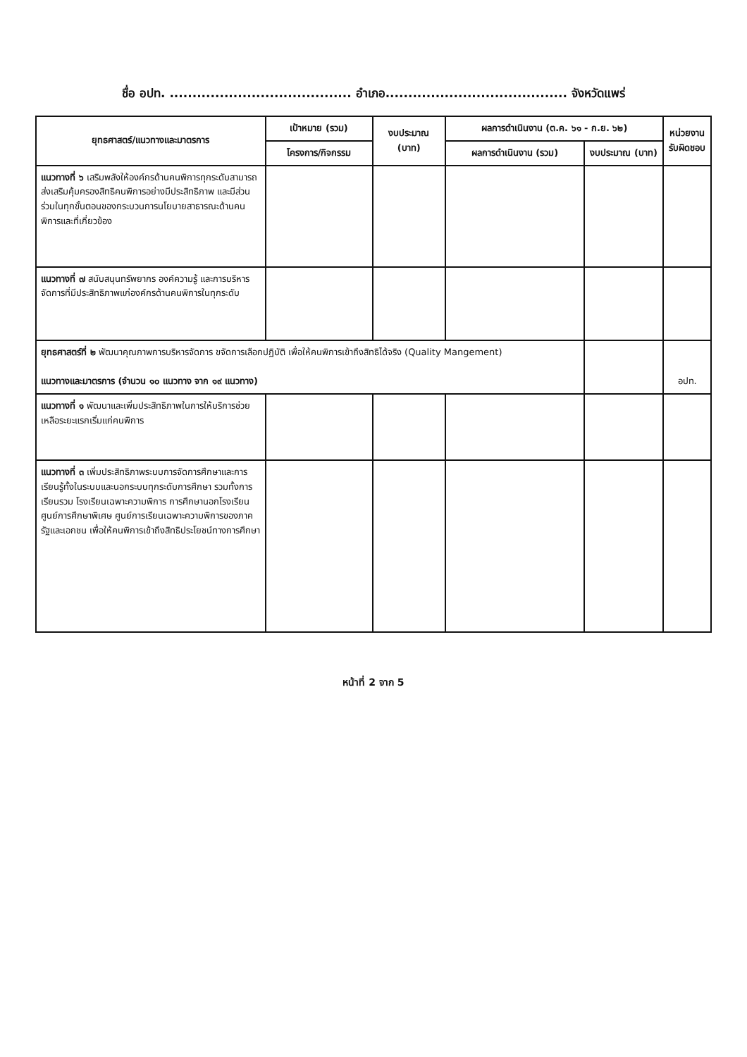ชื่อ อปท. ........................................ อำเภอ........................................ จังหวัดแพร่
| ยุทธศาสตร์/แนวทางและมาตรการ | เป้าหมาย (รวม) | งบประมาณ (บาท) | ผลการดำเนินงาน (ต.ค. ๖๑ - ก.ย. ๖๒) | | หน่วยงาน รับผิดชอบ |
| --- | --- | --- | --- | --- | --- |
| | โครงการ/กิจกรรม | | ผลการดำเนินงาน (รวม) | งบประมาณ (บาท) | |
| แนวทางที่ ๖ เสริมพลังให้องค์กรด้านคนพิการทุกระดับสามารถส่งเสริมคุ้มครองสิทธิคนพิการอย่างมีประสิทธิภาพ และมีส่วนร่วมในทุกขั้นตอนของกระบวนการนโยบายสาธารณะด้านคนพิการและที่เกี่ยวข้อง | | | | | |
| แนวทางที่ ๗ สนับสนุนทรัพยากร องค์ความรู้ และการบริหารจัดการที่มีประสิทธิภาพแก่องค์กรด้านคนพิการในทุกระดับ | | | | | |
| ยุทธศาสตร์ที่ ๒ พัฒนาคุณภาพการบริหารจัดการ ขจัดการเลือกปฏิบัติ เพื่อให้คนพิการเข้าถึงสิทธิได้จริง (Quality Mangement) แนวทางและมาตรการ (จำนวน ๑๐ แนวทาง จาก ๑๙ แนวทาง) | | | | | อปท. |
| แนวทางที่ ๑ พัฒนาและเพิ่มประสิทธิภาพในการให้บริการช่วยเหลือระยะแรกเริ่มแก่คนพิการ | | | | | |
| แนวทางที่ ๓ เพิ่มประสิทธิภาพระบบการจัดการศึกษาและการเรียนรู้ทั้งในระบบและนอกระบบทุกระดับการศึกษา รวมทั้งการเรียนรวม โรงเรียนเฉพาะความพิการ การศึกษานอกโรงเรียน ศูนย์การศึกษาพิเศษ ศูนย์การเรียนเฉพาะความพิการของภาครัฐและเอกชน เพื่อให้คนพิการเข้าถึงสิทธิประโยชน์ทางการศึกษา | | | | | |
หน้าที่ 2 จาก 5